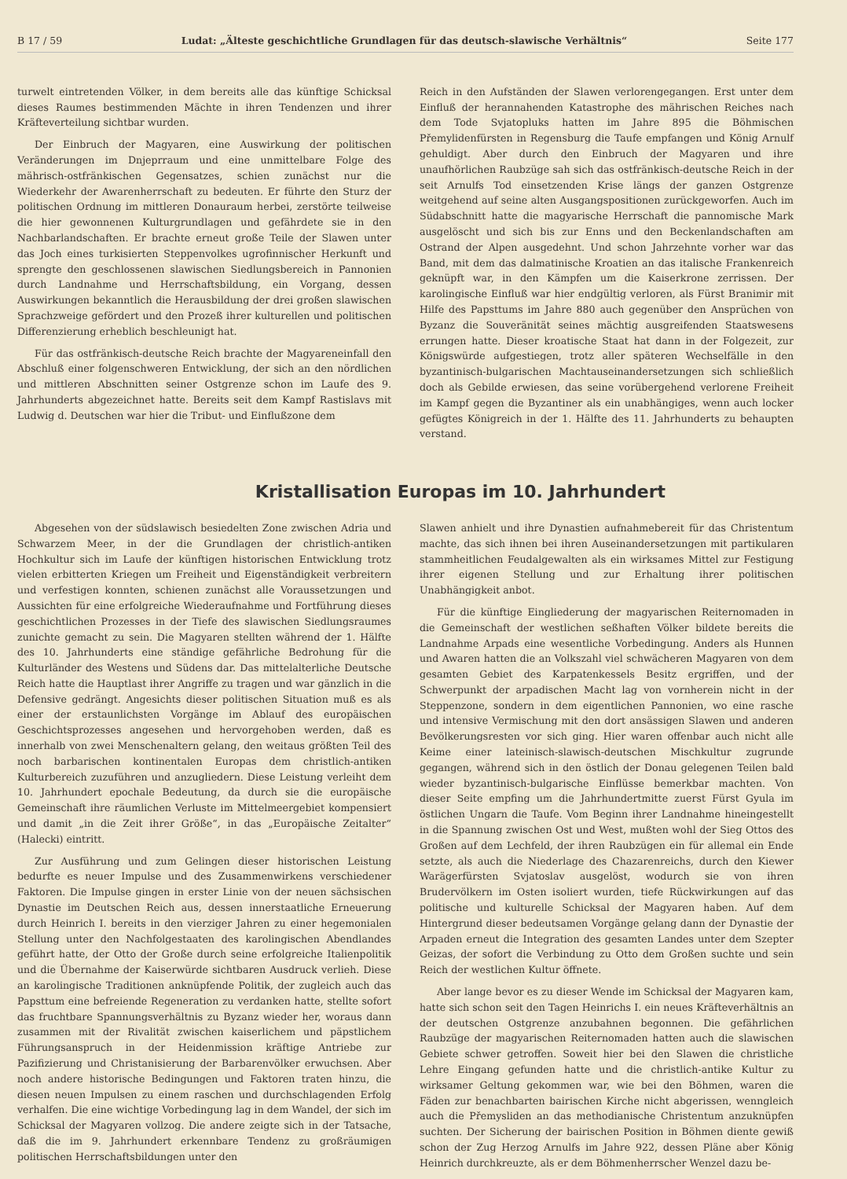B 17 / 59 Ludat: „Älteste geschichtliche Grundlagen für das deutsch-slawische Verhältnis“Seite 177
turwelt eintretenden Völker, in dem bereits alle das künftige Schicksal dieses Raumes bestimmenden Mächte in ihren Tendenzen und ihrer Kräfteverteilung sichtbar wurden.
Der Einbruch der Magyaren, eine Auswirkung der politischen Veränderungen im Dnjeprraum und eine unmittelbare Folge des mährisch-ostfränkischen Gegensatzes, schien zunächst nur die Wiederkehr der Awarenherrschaft zu bedeuten. Er führte den Sturz der politischen Ordnung im mittleren Donauraum herbei, zerstörte teilweise die hier gewonnenen Kulturgrundlagen und gefährdete sie in den Nachbarlandschaften. Er brachte erneut große Teile der Slawen unter das Joch eines turkisierten Steppenvolkes ugrofinnischer Herkunft und sprengte den geschlossenen slawischen Siedlungsbereich in Pannonien durch Landnahme und Herrschaftsbildung, ein Vorgang, dessen Auswirkungen bekanntlich die Herausbildung der drei großen slawischen Sprachzweige gefördert und den Prozeß ihrer kulturellen und politischen Differenzierung erheblich beschleunigt hat.
Für das ostfränkisch-deutsche Reich brachte der Magyareneinfall den Abschluß einer folgenschweren Entwicklung, der sich an den nördlichen und mittleren Abschnitten seiner Ostgrenze schon im Laufe des 9. Jahrhunderts abgezeichnet hatte. Bereits seit dem Kampf Rastislavs mit Ludwig d. Deutschen war hier die Tribut- und Einflußzone dem
Reich in den Aufständen der Slawen verlorengegangen. Erst unter dem Einfluß der herannahenden Katastrophe des mährischen Reiches nach dem Tode Svjatopluks hatten im Jahre 895 die Böhmischen Přemylidenfürsten in Regensburg die Taufe empfangen und König Arnulf gehuldigt. Aber durch den Einbruch der Magyaren und ihre unaufhörlichen Raubzüge sah sich das ostfränkisch-deutsche Reich in der seit Arnulfs Tod einsetzenden Krise längs der ganzen Ostgrenze weitgehend auf seine alten Ausgangspositionen zurückgeworfen. Auch im Südabschnitt hatte die magyarische Herrschaft die pannomische Mark ausgelöscht und sich bis zur Enns und den Beckenlandschaften am Ostrand der Alpen ausgedehnt. Und schon Jahrzehnte vorher war das Band, mit dem das dalmatinische Kroatien an das italische Frankenreich geknüpft war, in den Kämpfen um die Kaiserkrone zerrissen. Der karolingische Einfluß war hier endgültig verloren, als Fürst Branimir mit Hilfe des Papsttums im Jahre 880 auch gegenüber den Ansprüchen von Byzanz die Souveränität seines mächtig ausgreifenden Staatswesens errungen hatte. Dieser kroatische Staat hat dann in der Folgezeit, zur Königswürde aufgestiegen, trotz aller späteren Wechselfälle in den byzantinisch-bulgarischen Machtauseinandersetzungen sich schließlich doch als Gebilde erwiesen, das seine vorübergehend verlorene Freiheit im Kampf gegen die Byzantiner als ein unabhängiges, wenn auch locker gefügtes Königreich in der 1. Hälfte des 11. Jahrhunderts zu behaupten verstand.
Kristallisation Europas im 10. Jahrhundert
Abgesehen von der südslawisch besiedelten Zone zwischen Adria und Schwarzem Meer, in der die Grundlagen der christlich-antiken Hochkultur sich im Laufe der künftigen historischen Entwicklung trotz vielen erbitterten Kriegen um Freiheit und Eigenständigkeit verbreitern und verfestigen konnten, schienen zunächst alle Voraussetzungen und Aussichten für eine erfolgreiche Wiederaufnahme und Fortführung dieses geschichtlichen Prozesses in der Tiefe des slawischen Siedlungsraumes zunichte gemacht zu sein. Die Magyaren stellten während der 1. Hälfte des 10. Jahrhunderts eine ständige gefährliche Bedrohung für die Kulturländer des Westens und Südens dar. Das mittelalterliche Deutsche Reich hatte die Hauptlast ihrer Angriffe zu tragen und war gänzlich in die Defensive gedrängt. Angesichts dieser politischen Situation muß es als einer der erstaunlichsten Vorgänge im Ablauf des europäischen Geschichtsprozesses angesehen und hervorgehoben werden, daß es innerhalb von zwei Menschenaltern gelang, den weitaus größten Teil des noch barbarischen kontinentalen Europas dem christlich-antiken Kulturbereich zuzuführen und anzugliedern. Diese Leistung verleiht dem 10. Jahrhundert epochale Bedeutung, da durch sie die europäische Gemeinschaft ihre räumlichen Verluste im Mittelmeergebiet kompensiert und damit „in die Zeit ihrer Größe“, in das „Europäische Zeitalter“ (Halecki) eintritt.
Zur Ausführung und zum Gelingen dieser historischen Leistung bedurfte es neuer Impulse und des Zusammenwirkens verschiedener Faktoren. Die Impulse gingen in erster Linie von der neuen sächsischen Dynastie im Deutschen Reich aus, dessen innerstaatliche Erneuerung durch Heinrich I. bereits in den vierziger Jahren zu einer hegemonialen Stellung unter den Nachfolgestaaten des karolingischen Abendlandes geführt hatte, der Otto der Große durch seine erfolgreiche Italienpolitik und die Übernahme der Kaiserwürde sichtbaren Ausdruck verlieh. Diese an karolingische Traditionen anknüpfende Politik, der zugleich auch das Papsttum eine befreiende Regeneration zu verdanken hatte, stellte sofort das fruchtbare Spannungsverhältnis zu Byzanz wieder her, woraus dann zusammen mit der Rivalität zwischen kaiserlichem und päpstlichem Führungsanspruch in der Heidenmission kräftige Antriebe zur Pazifizierung und Christanisierung der Barbarenvölker erwuchsen. Aber noch andere historische Bedingungen und Faktoren traten hinzu, die diesen neuen Impulsen zu einem raschen und durchschlagenden Erfolg verhalfen. Die eine wichtige Vorbedingung lag in dem Wandel, der sich im Schicksal der Magyaren vollzog. Die andere zeigte sich in der Tatsache, daß die im 9. Jahrhundert erkennbare Tendenz zu großräumigen politischen Herrschaftsbildungen unter den
Slawen anhielt und ihre Dynastien aufnahmebereit für das Christentum machte, das sich ihnen bei ihren Auseinandersetzungen mit partikularen stammheitlichen Feudalgewalten als ein wirksames Mittel zur Festigung ihrer eigenen Stellung und zur Erhaltung ihrer politischen Unabhängigkeit anbot.
Für die künftige Eingliederung der magyarischen Reiternomaden in die Gemeinschaft der westlichen seßhaften Völker bildete bereits die Landnahme Arpads eine wesentliche Vorbedingung. Anders als Hunnen und Awaren hatten die an Volkszahl viel schwächeren Magyaren von dem gesamten Gebiet des Karpatenkessels Besitz ergriffen, und der Schwerpunkt der arpadischen Macht lag von vornherein nicht in der Steppenzone, sondern in dem eigentlichen Pannonien, wo eine rasche und intensive Vermischung mit den dort ansässigen Slawen und anderen Bevölkerungsresten vor sich ging. Hier waren offenbar auch nicht alle Keime einer lateinisch-slawisch-deutschen Mischkultur zugrunde gegangen, während sich in den östlich der Donau gelegenen Teilen bald wieder byzantinisch-bulgarische Einflüsse bemerkbar machten. Von dieser Seite empfing um die Jahrhundertmitte zuerst Fürst Gyula im östlichen Ungarn die Taufe. Vom Beginn ihrer Landnahme hineingestellt in die Spannung zwischen Ost und West, mußten wohl der Sieg Ottos des Großen auf dem Lechfeld, der ihren Raubzügen ein für allemal ein Ende setzte, als auch die Niederlage des Chazarenreichs, durch den Kiewer Warägerfürsten Svjatoslav ausgelöst, wodurch sie von ihren Brudervölkern im Osten isoliert wurden, tiefe Rückwirkungen auf das politische und kulturelle Schicksal der Magyaren haben. Auf dem Hintergrund dieser bedeutsamen Vorgänge gelang dann der Dynastie der Arpaden erneut die Integration des gesamten Landes unter dem Szepter Geizas, der sofort die Verbindung zu Otto dem Großen suchte und sein Reich der westlichen Kultur öffnete.
Aber lange bevor es zu dieser Wende im Schicksal der Magyaren kam, hatte sich schon seit den Tagen Heinrichs I. ein neues Kräfteverhältnis an der deutschen Ostgrenze anzubahnen begonnen. Die gefährlichen Raubzüge der magyarischen Reiternomaden hatten auch die slawischen Gebiete schwer getroffen. Soweit hier bei den Slawen die christliche Lehre Eingang gefunden hatte und die christlich-antike Kultur zu wirksamer Geltung gekommen war, wie bei den Böhmen, waren die Fäden zur benachbarten bairischen Kirche nicht abgerissen, wenngleich auch die Přemysliden an das methodianische Christentum anzuknüpfen suchten. Der Sicherung der bairischen Position in Böhmen diente gewiß schon der Zug Herzog Arnulfs im Jahre 922, dessen Pläne aber König Heinrich durchkreuzte, als er dem Böhmenherrscher Wenzel dazu be-